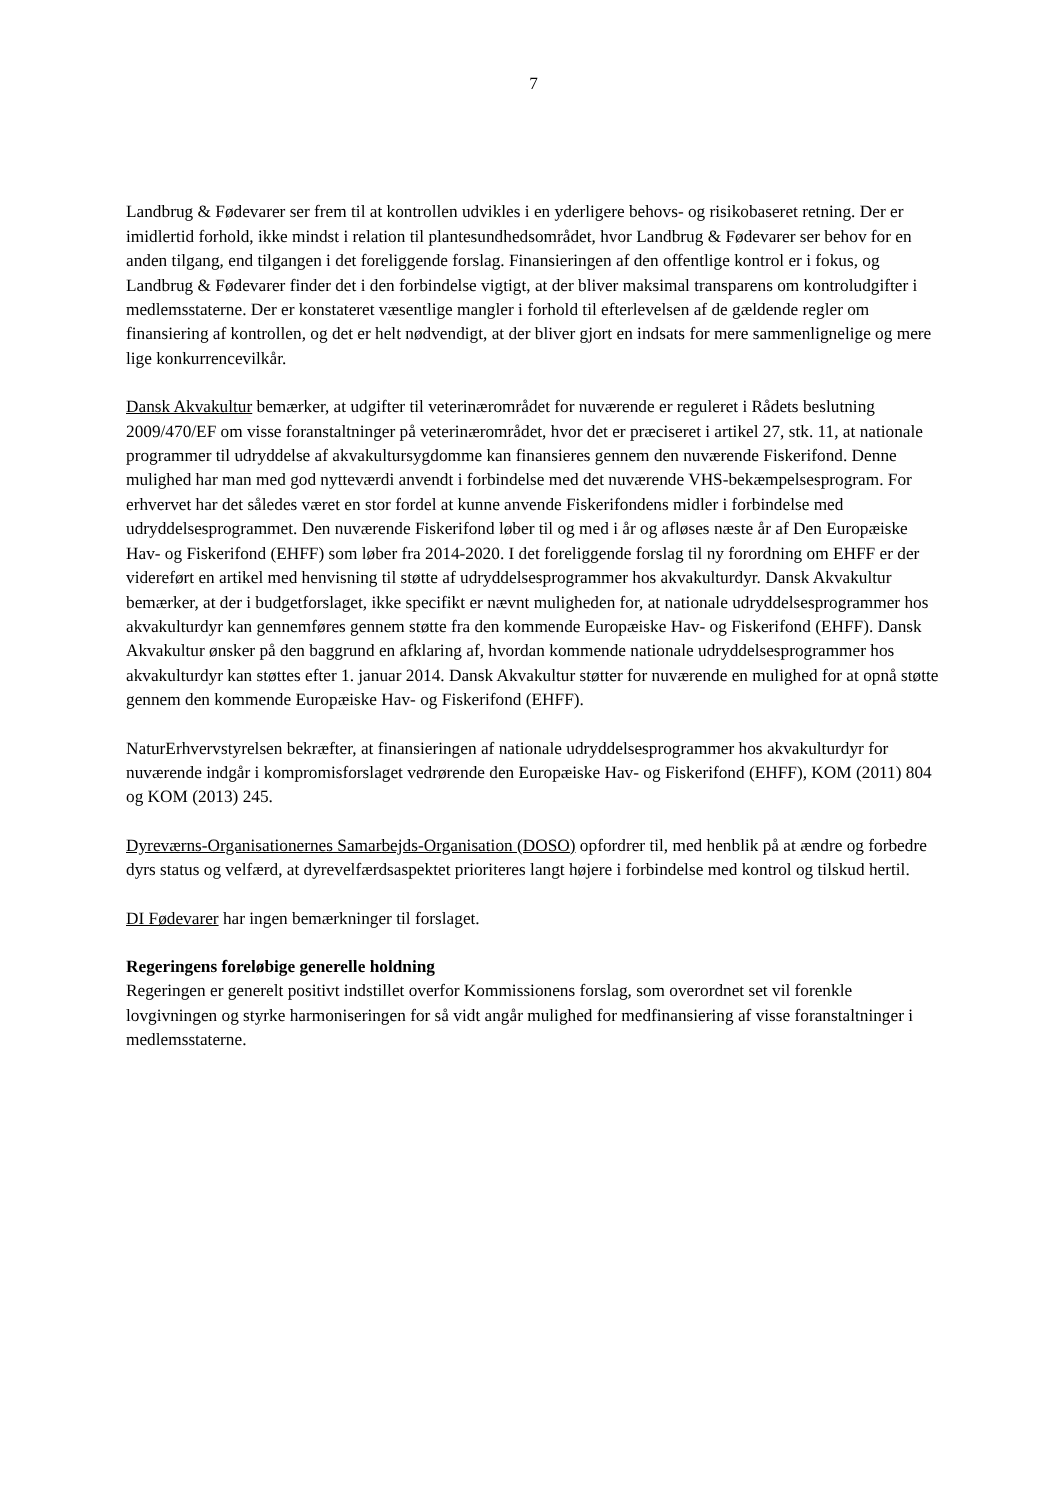7
Landbrug & Fødevarer ser frem til at kontrollen udvikles i en yderligere behovs- og risikobaseret retning. Der er imidlertid forhold, ikke mindst i relation til plantesundhedsområdet, hvor Landbrug & Fødevarer ser behov for en anden tilgang, end tilgangen i det foreliggende forslag. Finansieringen af den offentlige kontrol er i fokus, og Landbrug & Fødevarer finder det i den forbindelse vigtigt, at der bliver maksimal transparens om kontroludgifter i medlemsstaterne. Der er konstateret væsentlige mangler i forhold til efterlevelsen af de gældende regler om finansiering af kontrollen, og det er helt nødvendigt, at der bliver gjort en indsats for mere sammenlignelige og mere lige konkurrencevilkår.
Dansk Akvakultur bemærker, at udgifter til veterinærområdet for nuværende er reguleret i Rådets beslutning 2009/470/EF om visse foranstaltninger på veterinærområdet, hvor det er præciseret i artikel 27, stk. 11, at nationale programmer til udryddelse af akvakultursygdomme kan finansieres gennem den nuværende Fiskerifond. Denne mulighed har man med god nytteværdi anvendt i forbindelse med det nuværende VHS-bekæmpelsesprogram. For erhvervet har det således været en stor fordel at kunne anvende Fiskerifondens midler i forbindelse med udryddelsesprogrammet. Den nuværende Fiskerifond løber til og med i år og afløses næste år af Den Europæiske Hav- og Fiskerifond (EHFF) som løber fra 2014-2020. I det foreliggende forslag til ny forordning om EHFF er der videreført en artikel med henvisning til støtte af udryddelsesprogrammer hos akvakulturdyr. Dansk Akvakultur bemærker, at der i budgetforslaget, ikke specifikt er nævnt muligheden for, at nationale udryddelsesprogrammer hos akvakulturdyr kan gennemføres gennem støtte fra den kommende Europæiske Hav- og Fiskerifond (EHFF). Dansk Akvakultur ønsker på den baggrund en afklaring af, hvordan kommende nationale udryddelsesprogrammer hos akvakulturdyr kan støttes efter 1. januar 2014. Dansk Akvakultur støtter for nuværende en mulighed for at opnå støtte gennem den kommende Europæiske Hav- og Fiskerifond (EHFF).
NaturErhvervstyrelsen bekræfter, at finansieringen af nationale udryddelsesprogrammer hos akvakulturdyr for nuværende indgår i kompromisforslaget vedrørende den Europæiske Hav- og Fiskerifond (EHFF), KOM (2011) 804 og KOM (2013) 245.
Dyreværns-Organisationernes Samarbejds-Organisation (DOSO) opfordrer til, med henblik på at ændre og forbedre dyrs status og velfærd, at dyrevelfærdsaspektet prioriteres langt højere i forbindelse med kontrol og tilskud hertil.
DI Fødevarer har ingen bemærkninger til forslaget.
Regeringens foreløbige generelle holdning
Regeringen er generelt positivt indstillet overfor Kommissionens forslag, som overordnet set vil forenkle lovgivningen og styrke harmoniseringen for så vidt angår mulighed for medfinansiering af visse foranstaltninger i medlemsstaterne.